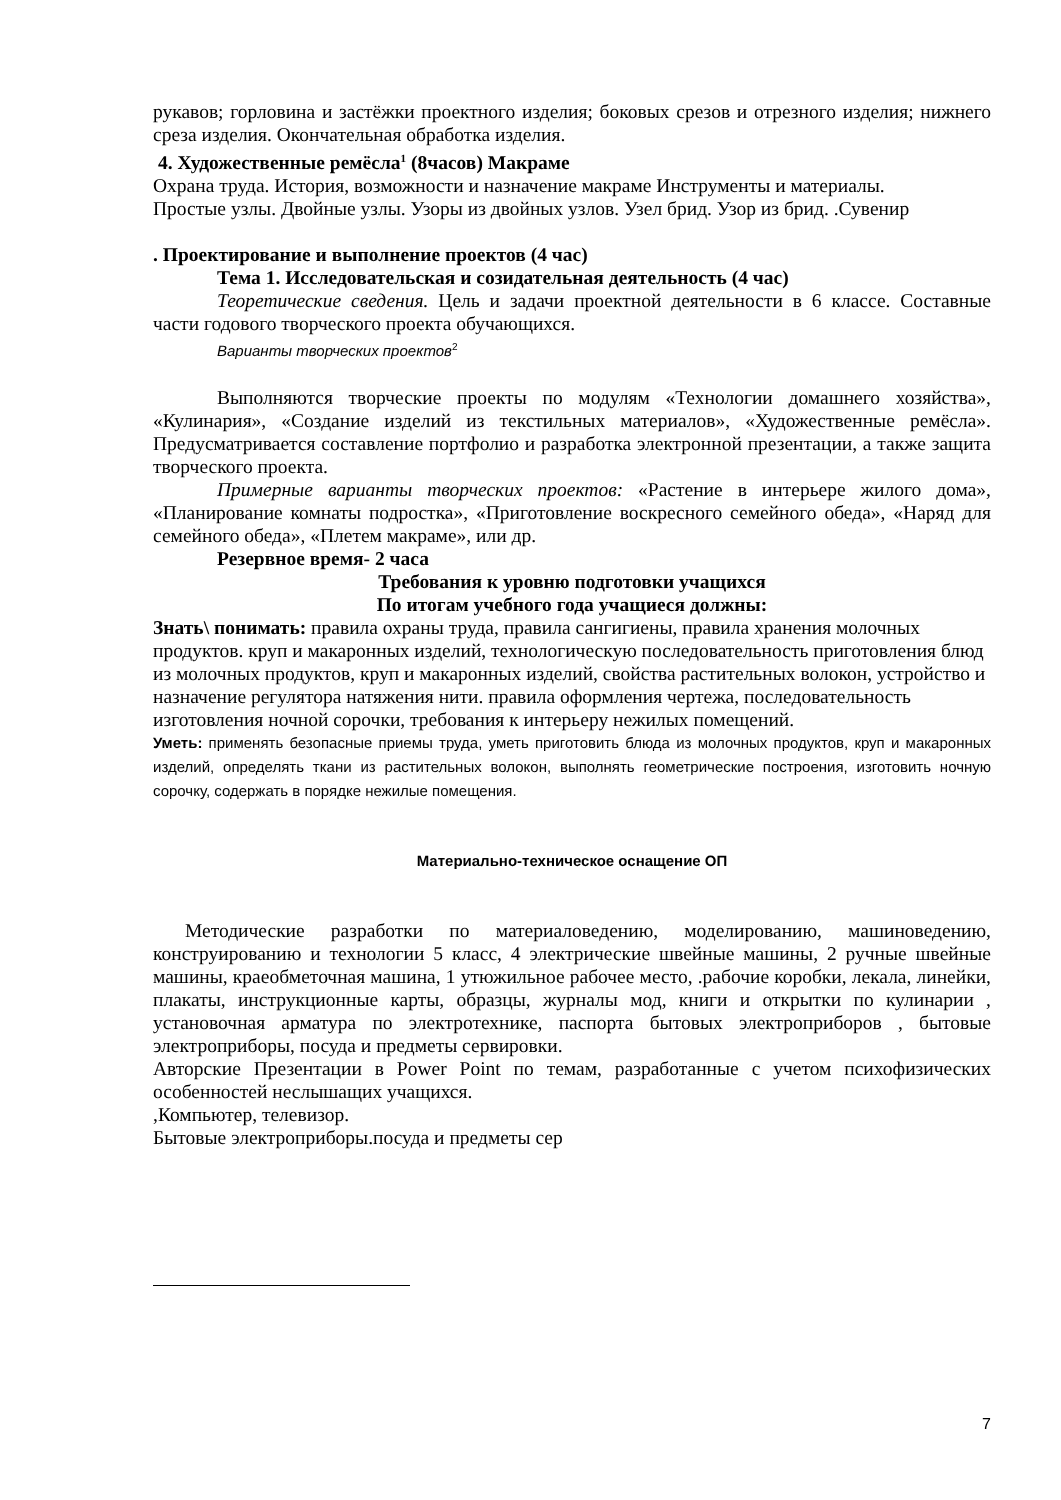рукавов; горловина и застёжки проектного изделия; боковых срезов и отрезного изделия; нижнего среза изделия. Окончательная обработка изделия.
4. Художественные ремёсла<sup>1</sup> (8часов) Макраме
Охрана труда. История, возможности и назначение макраме Инструменты и материалы.
Простые узлы. Двойные узлы. Узоры из двойных узлов. Узел брид. Узор из брид. .Сувенир
. Проектирование и выполнение проектов (4 час)
Тема 1. Исследовательская и созидательная деятельность (4 час)
Теоретические сведения. Цель и задачи проектной деятельности в 6 классе. Составные части годового творческого проекта обучающихся.
Варианты творческих проектов<sup>2</sup>
Выполняются творческие проекты по модулям «Технологии домашнего хозяйства», «Кулинария», «Создание изделий из текстильных материалов», «Художественные ремёсла». Предусматривается составление портфолио и разработка электронной презентации, а также защита творческого проекта.
Примерные варианты творческих проектов: «Растение в интерьере жилого дома», «Планирование комнаты подростка», «Приготовление воскресного семейного обеда», «Наряд для семейного обеда», «Плетем макраме», или др.
Резервное время- 2 часа
Требования к уровню подготовки учащихся
По итогам учебного года учащиеся должны:
Знать\ понимать: правила охраны труда, правила сангигиены, правила хранения молочных продуктов. круп и макаронных изделий, технологическую последовательность приготовления блюд из молочных продуктов, круп и макаронных изделий, свойства растительных волокон, устройство и назначение регулятора натяжения нити. правила оформления чертежа, последовательность изготовления ночной сорочки, требования к интерьеру нежилых помещений.
Уметь: применять безопасные приемы труда, уметь приготовить блюда из молочных продуктов, круп и макаронных изделий, определять ткани из растительных волокон, выполнять геометрические построения, изготовить ночную сорочку, содержать в порядке нежилые помещения.
Материально-техническое оснащение ОП
Методические разработки по материаловедению, моделированию, машиноведению, конструированию и технологии 5 класс, 4 электрические швейные машины, 2 ручные швейные машины, краеобметочная машина, 1 утюжильное рабочее место, .рабочие коробки, лекала, линейки, плакаты, инструкционные карты, образцы, журналы мод, книги и открытки по кулинарии , установочная арматура по электротехнике, паспорта бытовых электроприборов , бытовые электроприборы, посуда и предметы сервировки.
Авторские Презентации в Power Point по темам, разработанные с учетом психофизических особенностей неслышащих учащихся.
,Компьютер, телевизор.
Бытовые электроприборы.посуда и предметы сер
7